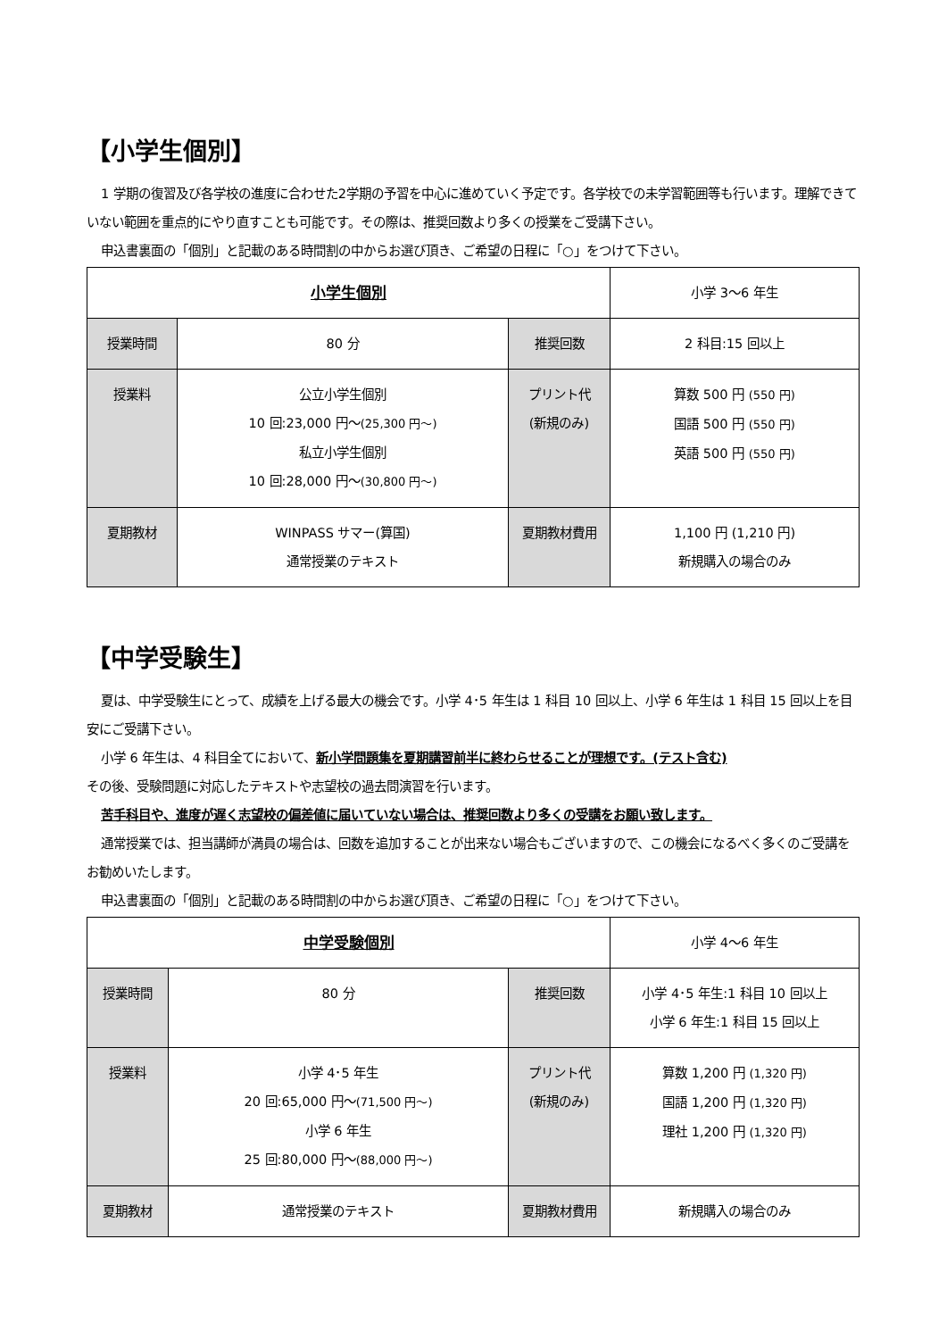【小学生個別】
1 学期の復習及び各学校の進度に合わせた2学期の予習を中心に進めていく予定です。各学校での未学習範囲等も行います。理解できていない範囲を重点的にやり直すことも可能です。その際は、推奨回数より多くの授業をご受講下さい。
申込書裏面の「個別」と記載のある時間割の中からお選び頂き、ご希望の日程に「○」をつけて下さい。
| 小学生個別 | | | 小学 3〜6 年生 |
| 授業時間 | 80 分 | 推奨回数 | 2 科目:15 回以上 |
| 授業料 | 公立小学生個別 10 回:23,000 円〜 (25,300 円〜) 私立小学生個別 10 回:28,000 円〜 (30,800 円〜) | プリント代 (新規のみ) | 算数 500 円 (550 円) 国語 500 円 (550 円) 英語 500 円 (550 円) |
| 夏期教材 | WINPASS サマー(算国) 通常授業のテキスト | 夏期教材費用 | 1,100 円 (1,210 円) 新規購入の場合のみ |
【中学受験生】
夏は、中学受験生にとって、成績を上げる最大の機会です。小学 4･5 年生は 1 科目 10 回以上、小学 6 年生は 1 科目 15 回以上を目安にご受講下さい。
小学 6 年生は、4 科目全てにおいて、新小学問題集を夏期講習前半に終わらせることが理想です。(テスト含む)
その後、受験問題に対応したテキストや志望校の過去問演習を行います。
苦手科目や、進度が遅く志望校の偏差値に届いていない場合は、推奨回数より多くの受講をお願い致します。
通常授業では、担当講師が満員の場合は、回数を追加することが出来ない場合もございますので、この機会になるべく多くのご受講をお勧めいたします。
申込書裏面の「個別」と記載のある時間割の中からお選び頂き、ご希望の日程に「○」をつけて下さい。
| 中学受験個別 | | | 小学 4〜6 年生 |
| 授業時間 | 80 分 | 推奨回数 | 小学 4･5 年生:1 科目 10 回以上 小学 6 年生:1 科目 15 回以上 |
| 授業料 | 小学 4･5 年生 20 回:65,000 円〜 (71,500 円〜) 小学 6 年生 25 回:80,000 円〜 (88,000 円〜) | プリント代 (新規のみ) | 算数 1,200 円 (1,320 円) 国語 1,200 円 (1,320 円) 理社 1,200 円 (1,320 円) |
| 夏期教材 | 通常授業のテキスト | 夏期教材費用 | 新規購入の場合のみ |